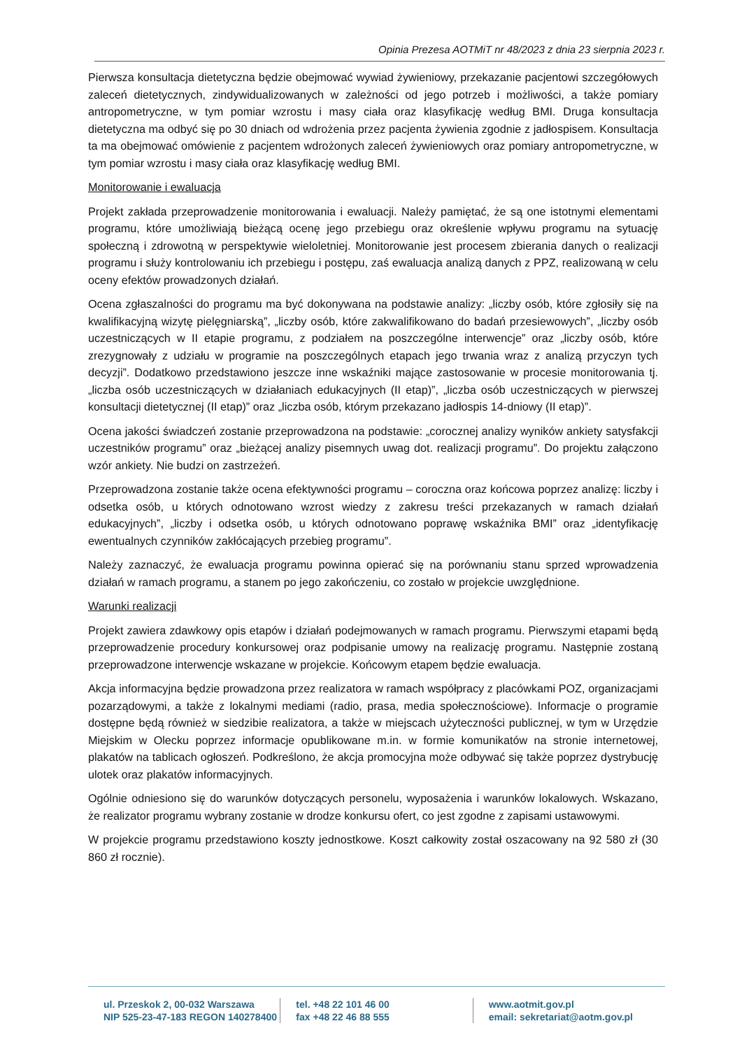Opinia Prezesa AOTMiT nr 48/2023 z dnia 23 sierpnia 2023 r.
Pierwsza konsultacja dietetyczna będzie obejmować wywiad żywieniowy, przekazanie pacjentowi szczegółowych zaleceń dietetycznych, zindywidualizowanych w zależności od jego potrzeb i możliwości, a także pomiary antropometryczne, w tym pomiar wzrostu i masy ciała oraz klasyfikację według BMI. Druga konsultacja dietetyczna ma odbyć się po 30 dniach od wdrożenia przez pacjenta żywienia zgodnie z jadłospisem. Konsultacja ta ma obejmować omówienie z pacjentem wdrożonych zaleceń żywieniowych oraz pomiary antropometryczne, w tym pomiar wzrostu i masy ciała oraz klasyfikację według BMI.
Monitorowanie i ewaluacja
Projekt zakłada przeprowadzenie monitorowania i ewaluacji. Należy pamiętać, że są one istotnymi elementami programu, które umożliwiają bieżącą ocenę jego przebiegu oraz określenie wpływu programu na sytuację społeczną i zdrowotną w perspektywie wieloletniej. Monitorowanie jest procesem zbierania danych o realizacji programu i służy kontrolowaniu ich przebiegu i postępu, zaś ewaluacja analizą danych z PPZ, realizowaną w celu oceny efektów prowadzonych działań.
Ocena zgłaszalności do programu ma być dokonywana na podstawie analizy: „liczby osób, które zgłosiły się na kwalifikacyjną wizytę pielęgniarską”, „liczby osób, które zakwalifikowano do badań przesiewowych”, „liczby osób uczestniczących w II etapie programu, z podziałem na poszczególne interwencje” oraz „liczby osób, które zrezygnowały z udziału w programie na poszczególnych etapach jego trwania wraz z analizą przyczyn tych decyzji”. Dodatkowo przedstawiono jeszcze inne wskaźniki mające zastosowanie w procesie monitorowania tj. „liczba osób uczestniczących w działaniach edukacyjnych (II etap)”, „liczba osób uczestniczących w pierwszej konsultacji dietetycznej (II etap)” oraz „liczba osób, którym przekazano jadłospis 14-dniowy (II etap)”.
Ocena jakości świadczeń zostanie przeprowadzona na podstawie: „corocznej analizy wyników ankiety satysfakcji uczestników programu” oraz „bieżącej analizy pisemnych uwag dot. realizacji programu”. Do projektu załączono wzór ankiety. Nie budzi on zastrzeżeń.
Przeprowadzona zostanie także ocena efektywności programu – coroczna oraz końcowa poprzez analizę: liczby i odsetka osób, u których odnotowano wzrost wiedzy z zakresu treści przekazanych w ramach działań edukacyjnych”, „liczby i odsetka osób, u których odnotowano poprawę wskaźnika BMI” oraz „identyfikację ewentualnych czynników zakłócających przebieg programu”.
Należy zaznaczyć, że ewaluacja programu powinna opierać się na porównaniu stanu sprzed wprowadzenia działań w ramach programu, a stanem po jego zakończeniu, co zostało w projekcie uwzględnione.
Warunki realizacji
Projekt zawiera zdawkowy opis etapów i działań podejmowanych w ramach programu. Pierwszymi etapami będą przeprowadzenie procedury konkursowej oraz podpisanie umowy na realizację programu. Następnie zostaną przeprowadzone interwencje wskazane w projekcie. Końcowym etapem będzie ewaluacja.
Akcja informacyjna będzie prowadzona przez realizatora w ramach współpracy z placówkami POZ, organizacjami pozarządowymi, a także z lokalnymi mediami (radio, prasa, media społecznościowe). Informacje o programie dostępne będą również w siedzibie realizatora, a także w miejscach użyteczności publicznej, w tym w Urzędzie Miejskim w Olecku poprzez informacje opublikowane m.in. w formie komunikatów na stronie internetowej, plakatów na tablicach ogłoszeń. Podkreślono, że akcja promocyjna może odbywać się także poprzez dystrybucję ulotek oraz plakatów informacyjnych.
Ogólnie odniesiono się do warunków dotyczących personelu, wyposażenia i warunków lokalowych. Wskazano, że realizator programu wybrany zostanie w drodze konkursu ofert, co jest zgodne z zapisami ustawowymi.
W projekcie programu przedstawiono koszty jednostkowe. Koszt całkowity został oszacowany na 92 580 zł (30 860 zł rocznie).
ul. Przeskok 2, 00-032 Warszawa
NIP 525-23-47-183 REGON 140278400
tel. +48 22 101 46 00
fax +48 22 46 88 555
www.aotmit.gov.pl
email: sekretariat@aotm.gov.pl